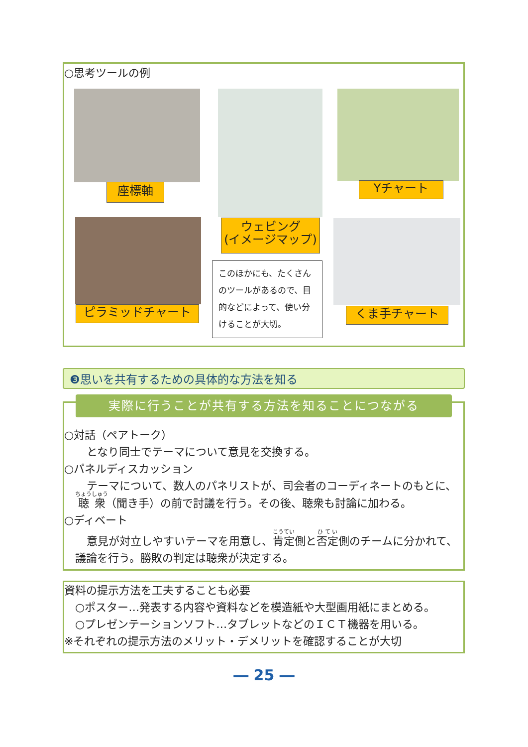○思考ツールの例
座標軸
ウェビング
(イメージマップ)
Yチャート
ピラミッドチャート
このほかにも、たくさんのツールがあるので、目的などによって、使い分けることが大切。
くま手チャート
❸思いを共有するための具体的な方法を知る
○対話（ペアトーク）
となり同士でテーマについて意見を交換する。
○パネルディスカッション
テーマについて、数人のパネリストが、司会者のコーディネートのもとに、聴衆（聞き手）の前で討議を行う。その後、聴衆も討論に加わる。
○ディベート
意見が対立しやすいテーマを用意し、肯定側と否定側のチームに分かれて、議論を行う。勝敗の判定は聴衆が決定する。
実際に行うことが共有する方法を知ることにつながる
資料の提示方法を工夫することも必要
○ポスター…発表する内容や資料などを模造紙や大型画用紙にまとめる。
○プレゼンテーションソフト…タブレットなどのＩＣＴ機器を用いる。
※それぞれの提示方法のメリット・デメリットを確認することが大切
― 25 ―